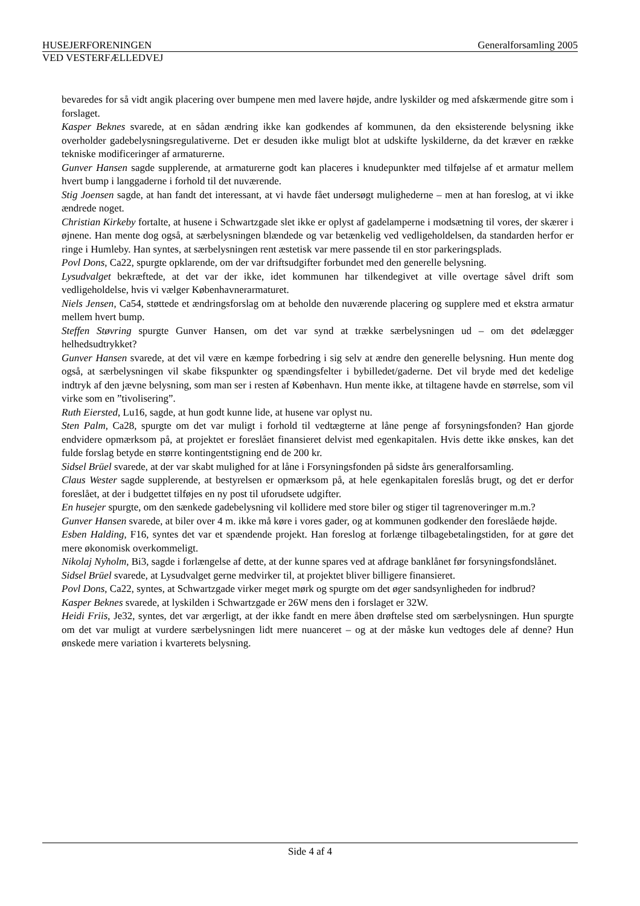HUSEJERFORENINGEN Generalforsamling 2005
VED VESTERFÆLLEDVEJ
bevaredes for så vidt angik placering over bumpene men med lavere højde, andre lyskilder og med afskærmende gitre som i forslaget.
Kasper Beknes svarede, at en sådan ændring ikke kan godkendes af kommunen, da den eksisterende belysning ikke overholder gadebelysningsregulativerne. Det er desuden ikke muligt blot at udskifte lyskilderne, da det kræver en række tekniske modificeringer af armaturerne.
Gunver Hansen sagde supplerende, at armaturerne godt kan placeres i knudepunkter med tilføjelse af et armatur mellem hvert bump i langgaderne i forhold til det nuværende.
Stig Joensen sagde, at han fandt det interessant, at vi havde fået undersøgt mulighederne – men at han foreslog, at vi ikke ændrede noget.
Christian Kirkeby fortalte, at husene i Schwartzgade slet ikke er oplyst af gadelamperne i modsætning til vores, der skærer i øjnene. Han mente dog også, at særbelysningen blændede og var betænkelig ved vedligeholdelsen, da standarden herfor er ringe i Humleby. Han syntes, at særbelysningen rent æstetisk var mere passende til en stor parkeringsplads.
Povl Dons, Ca22, spurgte opklarende, om der var driftsudgifter forbundet med den generelle belysning.
Lysudvalget bekræftede, at det var der ikke, idet kommunen har tilkendegivet at ville overtage såvel drift som vedligeholdelse, hvis vi vælger Københavnerarmaturet.
Niels Jensen, Ca54, støttede et ændringsforslag om at beholde den nuværende placering og supplere med et ekstra armatur mellem hvert bump.
Steffen Støvring spurgte Gunver Hansen, om det var synd at trække særbelysningen ud – om det ødelægger helhedsudtrykket?
Gunver Hansen svarede, at det vil være en kæmpe forbedring i sig selv at ændre den generelle belysning. Hun mente dog også, at særbelysningen vil skabe fikspunkter og spændingsfelter i bybilledet/gaderne. Det vil bryde med det kedelige indtryk af den jævne belysning, som man ser i resten af København. Hun mente ikke, at tiltagene havde en størrelse, som vil virke som en ”tivolisering”.
Ruth Eiersted, Lu16, sagde, at hun godt kunne lide, at husene var oplyst nu.
Sten Palm, Ca28, spurgte om det var muligt i forhold til vedtægterne at låne penge af forsyningsfonden? Han gjorde endvidere opmærksom på, at projektet er foreslået finansieret delvist med egenkapitalen. Hvis dette ikke ønskes, kan det fulde forslag betyde en større kontingentstigning end de 200 kr.
Sidsel Brüel svarede, at der var skabt mulighed for at låne i Forsyningsfonden på sidste års generalforsamling.
Claus Wester sagde supplerende, at bestyrelsen er opmærksom på, at hele egenkapitalen foreslås brugt, og det er derfor foreslået, at der i budgettet tilføjes en ny post til uforudsete udgifter.
En husejer spurgte, om den sænkede gadebelysning vil kollidere med store biler og stiger til tagrenoveringer m.m.?
Gunver Hansen svarede, at biler over 4 m. ikke må køre i vores gader, og at kommunen godkender den foreslåede højde.
Esben Halding, F16, syntes det var et spændende projekt. Han foreslog at forlænge tilbagebetalingstiden, for at gøre det mere økonomisk overkommeligt.
Nikolaj Nyholm, Bi3, sagde i forlængelse af dette, at der kunne spares ved at afdrage banklånet før forsyningsfondslånet.
Sidsel Brüel svarede, at Lysudvalget gerne medvirker til, at projektet bliver billigere finansieret.
Povl Dons, Ca22, syntes, at Schwartzgade virker meget mørk og spurgte om det øger sandsynligheden for indbrud?
Kasper Beknes svarede, at lyskilden i Schwartzgade er 26W mens den i forslaget er 32W.
Heidi Friis, Je32, syntes, det var ærgerligt, at der ikke fandt en mere åben drøftelse sted om særbelysningen. Hun spurgte om det var muligt at vurdere særbelysningen lidt mere nuanceret – og at der måske kun vedtoges dele af denne? Hun ønskede mere variation i kvarterets belysning.
Side 4 af 4